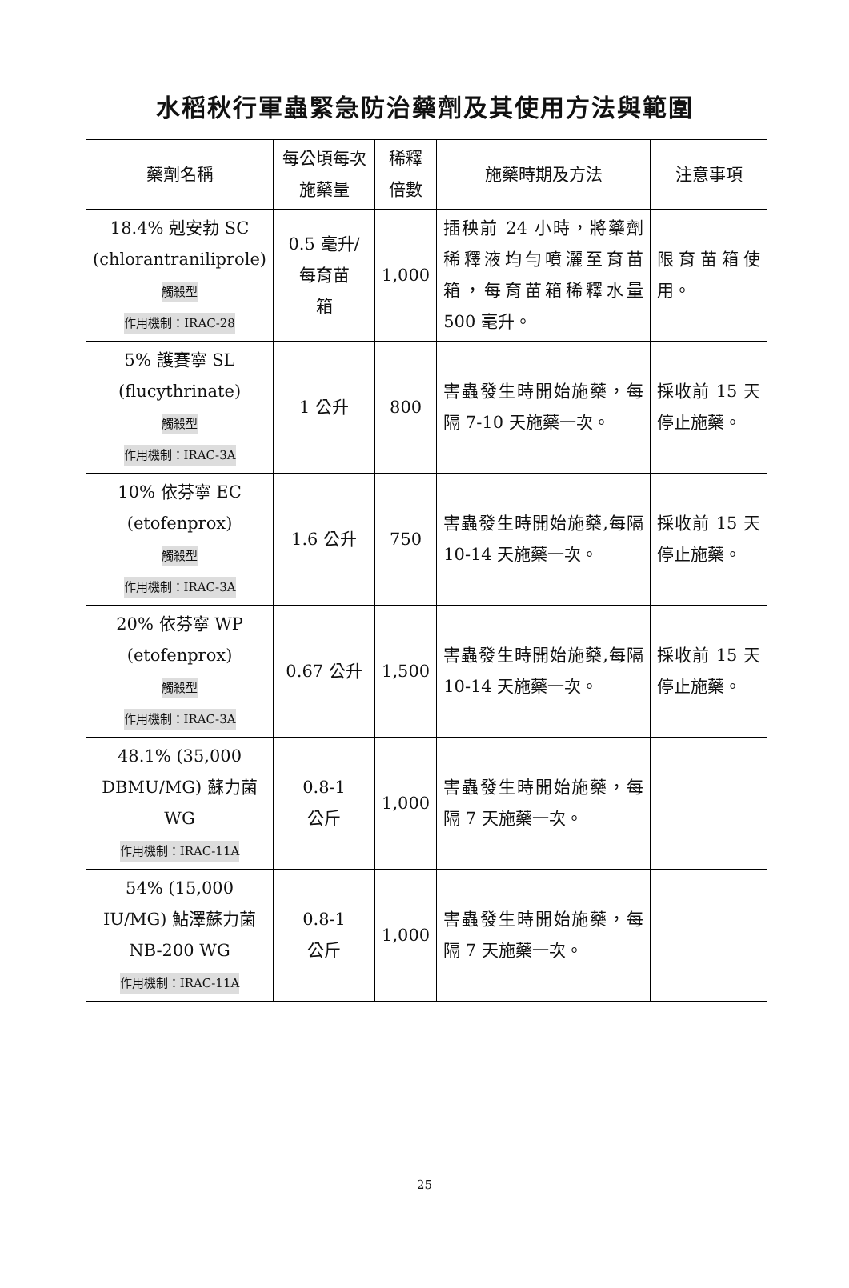水稻秋行軍蟲緊急防治藥劑及其使用方法與範圍
| 藥劑名稱 | 每公頃每次施藥量 | 稀釋倍數 | 施藥時期及方法 | 注意事項 |
| --- | --- | --- | --- | --- |
| 18.4% 剋安勃 SC (chlorantraniliprole) 觸殺型 作用機制：IRAC-28 | 0.5 毫升/ 每育苗 箱 | 1,000 | 插秧前 24 小時，將藥劑稀釋液均勻噴灑至育苗箱，每育苗箱稀釋水量 500 毫升。 | 限育苗箱使用。 |
| 5% 護賽寧 SL (flucythrinate) 觸殺型 作用機制：IRAC-3A | 1 公升 | 800 | 害蟲發生時開始施藥，每隔 7-10 天施藥一次。 | 採收前 15 天停止施藥。 |
| 10% 依芬寧 EC (etofenprox) 觸殺型 作用機制：IRAC-3A | 1.6 公升 | 750 | 害蟲發生時開始施藥,每隔 10-14 天施藥一次。 | 採收前 15 天停止施藥。 |
| 20% 依芬寧 WP (etofenprox) 觸殺型 作用機制：IRAC-3A | 0.67 公升 | 1,500 | 害蟲發生時開始施藥,每隔 10-14 天施藥一次。 | 採收前 15 天停止施藥。 |
| 48.1% (35,000 DBMU/MG) 蘇力菌 WG 作用機制：IRAC-11A | 0.8-1 公斤 | 1,000 | 害蟲發生時開始施藥，每隔 7 天施藥一次。 | |
| 54% (15,000 IU/MG) 鮎澤蘇力菌 NB-200 WG 作用機制：IRAC-11A | 0.8-1 公斤 | 1,000 | 害蟲發生時開始施藥，每隔 7 天施藥一次。 | |
25